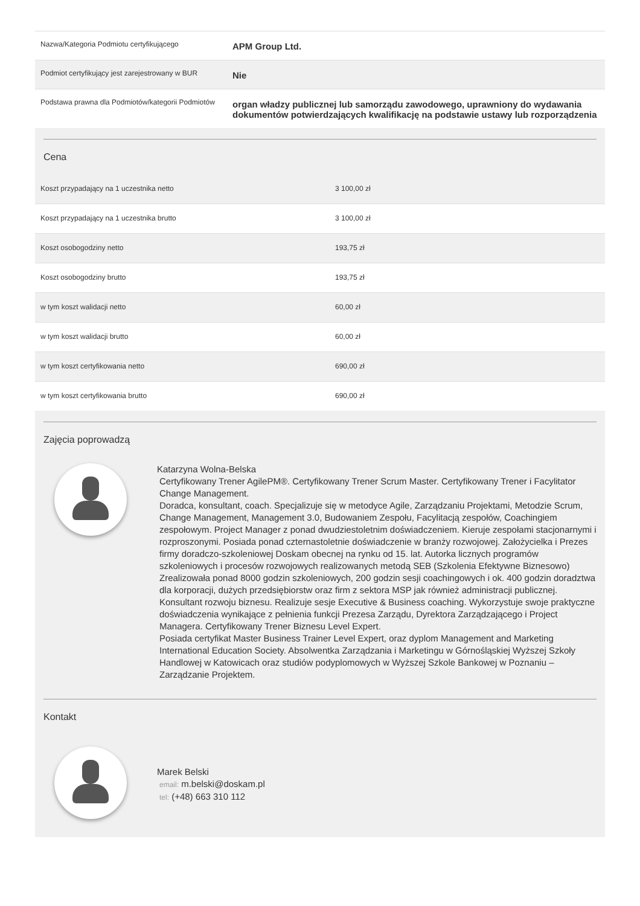| Nazwa/Kategoria Podmiotu certyfikującego | APM Group Ltd. |
| Podmiot certyfikujący jest zarejestrowany w BUR | Nie |
| Podstawa prawna dla Podmiotów/kategorii Podmiotów | organ władzy publicznej lub samorządu zawodowego, uprawniony do wydawania dokumentów potwierdzających kwalifikację na podstawie ustawy lub rozporządzenia |
Cena
| Koszt przypadający na 1 uczestnika netto | 3 100,00 zł |
| Koszt przypadający na 1 uczestnika brutto | 3 100,00 zł |
| Koszt osobogodziny netto | 193,75 zł |
| Koszt osobogodziny brutto | 193,75 zł |
| w tym koszt walidacji netto | 60,00 zł |
| w tym koszt walidacji brutto | 60,00 zł |
| w tym koszt certyfikowania netto | 690,00 zł |
| w tym koszt certyfikowania brutto | 690,00 zł |
Zajęcia poprowadzą
Katarzyna Wolna-Belska
Certyfikowany Trener AgilePM®. Certyfikowany Trener Scrum Master. Certyfikowany Trener i Facylitator Change Management.
Doradca, konsultant, coach. Specjalizuje się w metodyce Agile, Zarządzaniu Projektami, Metodzie Scrum, Change Management, Management 3.0, Budowaniem Zespołu, Facylitacją zespołów, Coachingiem zespołowym. Project Manager z ponad dwudziestoletnim doświadczeniem. Kieruje zespołami stacjonarnymi i rozproszonymi. Posiada ponad czternastoletnie doświadczenie w branży rozwojowej. Założycielka i Prezes firmy doradczo-szkoleniowej Doskam obecnej na rynku od 15. lat. Autorka licznych programów szkoleniowych i procesów rozwojowych realizowanych metodą SEB (Szkolenia Efektywne Biznesowo)
Zrealizowała ponad 8000 godzin szkoleniowych, 200 godzin sesji coachingowych i ok. 400 godzin doradztwa dla korporacji, dużych przedsiębiorstw oraz firm z sektora MSP jak również administracji publicznej.
Konsultant rozwoju biznesu. Realizuje sesje Executive & Business coaching. Wykorzystuje swoje praktyczne doświadczenia wynikające z pełnienia funkcji Prezesa Zarządu, Dyrektora Zarządzającego i Project Managera. Certyfikowany Trener Biznesu Level Expert.
Posiada certyfikat Master Business Trainer Level Expert, oraz dyplom Management and Marketing International Education Society. Absolwentka Zarządzania i Marketingu w Górnośląskiej Wyższej Szkoły Handlowej w Katowicach oraz studiów podyplomowych w Wyższej Szkole Bankowej w Poznaniu – Zarządzanie Projektem.
Kontakt
Marek Belski
email: m.belski@doskam.pl
tel: (+48) 663 310 112